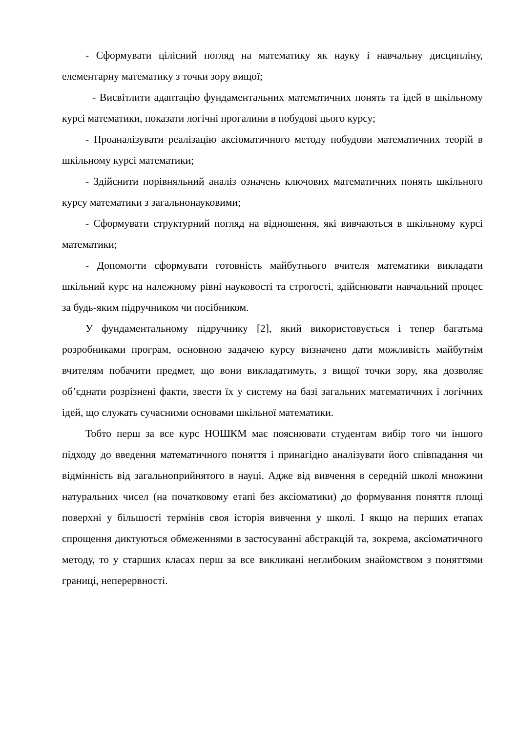- Сформувати цілісний погляд на математику як науку і навчальну дисципліну, елементарну математику з точки зору вищої;
- Висвітлити адаптацію фундаментальних математичних понять та ідей в шкільному курсі математики, показати логічні прогалини в побудові цього курсу;
- Проаналізувати реалізацію аксіоматичного методу побудови математичних теорій в шкільному курсі математики;
- Здійснити порівняльний аналіз означень ключових математичних понять шкільного курсу математики з загальнонауковими;
- Сформувати структурний погляд на відношення, які вивчаються в шкільному курсі математики;
- Допомогти сформувати готовність майбутнього вчителя математики викладати шкільний курс на належному рівні науковості та строгості, здійснювати навчальний процес за будь-яким підручником чи посібником.
У фундаментальному підручнику [2], який використовується і тепер багатьма розробниками програм, основною задачею курсу визначено дати можливість майбутнім вчителям побачити предмет, що вони викладатимуть, з вищої точки зору, яка дозволяє об’єднати розрізнені факти, звести їх у систему на базі загальних математичних і логічних ідей, що служать сучасними основами шкільної математики.
Тобто перш за все курс НОШКМ має пояснювати студентам вибір того чи іншого підходу до введення математичного поняття і принагідно аналізувати його співпадання чи відмінність від загальноприйнятого в науці. Адже від вивчення в середній школі множини натуральних чисел (на початковому етапі без аксіоматики) до формування поняття площі поверхні у більшості термінів своя історія вивчення у школі. І якщо на перших етапах спрощення диктуються обмеженнями в застосуванні абстракцій та, зокрема, аксіоматичного методу, то у старших класах перш за все викликані неглибоким знайомством з поняттями границі, неперервності.